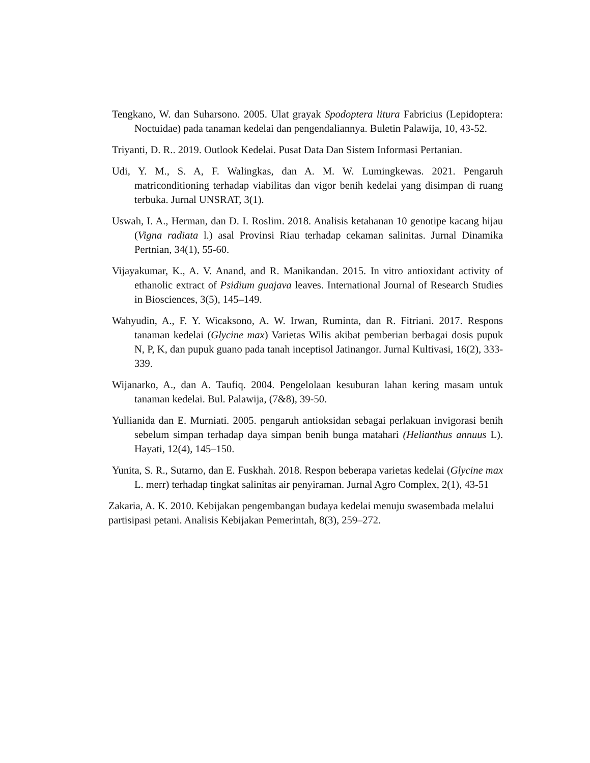Tengkano, W. dan Suharsono. 2005. Ulat grayak Spodoptera litura Fabricius (Lepidoptera: Noctuidae) pada tanaman kedelai dan pengendaliannya. Buletin Palawija, 10, 43-52.
Triyanti, D. R.. 2019. Outlook Kedelai. Pusat Data Dan Sistem Informasi Pertanian.
Udi, Y. M., S. A, F. Walingkas, dan A. M. W. Lumingkewas. 2021. Pengaruh matriconditioning terhadap viabilitas dan vigor benih kedelai yang disimpan di ruang terbuka. Jurnal UNSRAT, 3(1).
Uswah, I. A., Herman, dan D. I. Roslim. 2018. Analisis ketahanan 10 genotipe kacang hijau (Vigna radiata l.) asal Provinsi Riau terhadap cekaman salinitas. Jurnal Dinamika Pertnian, 34(1), 55-60.
Vijayakumar, K., A. V. Anand, and R. Manikandan. 2015. In vitro antioxidant activity of ethanolic extract of Psidium guajava leaves. International Journal of Research Studies in Biosciences, 3(5), 145–149.
Wahyudin, A., F. Y. Wicaksono, A. W. Irwan, Ruminta, dan R. Fitriani. 2017. Respons tanaman kedelai (Glycine max) Varietas Wilis akibat pemberian berbagai dosis pupuk N, P, K, dan pupuk guano pada tanah inceptisol Jatinangor. Jurnal Kultivasi, 16(2), 333-339.
Wijanarko, A., dan A. Taufiq. 2004. Pengelolaan kesuburan lahan kering masam untuk tanaman kedelai. Bul. Palawija, (7&8), 39-50.
Yullianida dan E. Murniati. 2005. pengaruh antioksidan sebagai perlakuan invigorasi benih sebelum simpan terhadap daya simpan benih bunga matahari (Helianthus annuus L). Hayati, 12(4), 145–150.
Yunita, S. R., Sutarno, dan E. Fuskhah. 2018. Respon beberapa varietas kedelai (Glycine max L. merr) terhadap tingkat salinitas air penyiraman. Jurnal Agro Complex, 2(1), 43-51
Zakaria, A. K. 2010. Kebijakan pengembangan budaya kedelai menuju swasembada melalui partisipasi petani. Analisis Kebijakan Pemerintah, 8(3), 259–272.